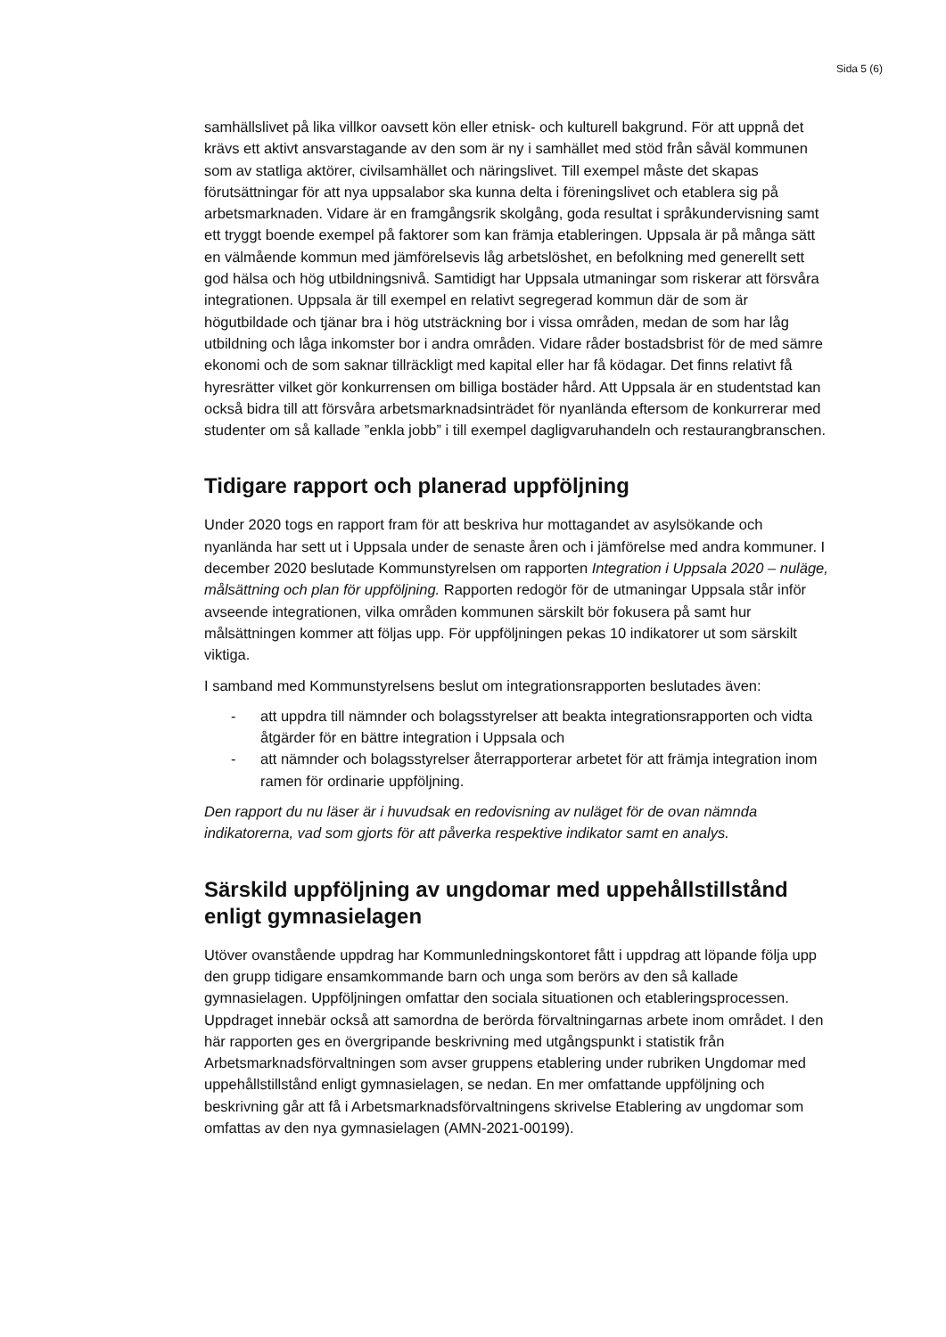Sida 5 (6)
samhällslivet på lika villkor oavsett kön eller etnisk- och kulturell bakgrund. För att uppnå det krävs ett aktivt ansvarstagande av den som är ny i samhället med stöd från såväl kommunen som av statliga aktörer, civilsamhället och näringslivet. Till exempel måste det skapas förutsättningar för att nya uppsalabor ska kunna delta i föreningslivet och etablera sig på arbetsmarknaden. Vidare är en framgångsrik skolgång, goda resultat i språkundervisning samt ett tryggt boende exempel på faktorer som kan främja etableringen. Uppsala är på många sätt en välmående kommun med jämförelsevis låg arbetslöshet, en befolkning med generellt sett god hälsa och hög utbildningsnivå. Samtidigt har Uppsala utmaningar som riskerar att försvåra integrationen. Uppsala är till exempel en relativt segregerad kommun där de som är högutbildade och tjänar bra i hög utsträckning bor i vissa områden, medan de som har låg utbildning och låga inkomster bor i andra områden. Vidare råder bostadsbrist för de med sämre ekonomi och de som saknar tillräckligt med kapital eller har få ködagar. Det finns relativt få hyresrätter vilket gör konkurrensen om billiga bostäder hård. Att Uppsala är en studentstad kan också bidra till att försvåra arbetsmarknadsinträdet för nyanlända eftersom de konkurrerar med studenter om så kallade ”enkla jobb” i till exempel dagligvaruhandeln och restaurangbranschen.
Tidigare rapport och planerad uppföljning
Under 2020 togs en rapport fram för att beskriva hur mottagandet av asylsökande och nyanlända har sett ut i Uppsala under de senaste åren och i jämförelse med andra kommuner. I december 2020 beslutade Kommunstyrelsen om rapporten Integration i Uppsala 2020 – nuläge, målsättning och plan för uppföljning. Rapporten redogör för de utmaningar Uppsala står inför avseende integrationen, vilka områden kommunen särskilt bör fokusera på samt hur målsättningen kommer att följas upp. För uppföljningen pekas 10 indikatorer ut som särskilt viktiga.
I samband med Kommunstyrelsens beslut om integrationsrapporten beslutades även:
- att uppdra till nämnder och bolagsstyrelser att beakta integrationsrapporten och vidta åtgärder för en bättre integration i Uppsala och
- att nämnder och bolagsstyrelser återrapporterar arbetet för att främja integration inom ramen för ordinarie uppföljning.
Den rapport du nu läser är i huvudsak en redovisning av nuläget för de ovan nämnda indikatorerna, vad som gjorts för att påverka respektive indikator samt en analys.
Särskild uppföljning av ungdomar med uppehållstillstånd enligt gymnasielagen
Utöver ovanstående uppdrag har Kommunledningskontoret fått i uppdrag att löpande följa upp den grupp tidigare ensamkommande barn och unga som berörs av den så kallade gymnasielagen. Uppföljningen omfattar den sociala situationen och etableringsprocessen. Uppdraget innebär också att samordna de berörda förvaltningarnas arbete inom området. I den här rapporten ges en övergripande beskrivning med utgångspunkt i statistik från Arbetsmarknadsförvaltningen som avser gruppens etablering under rubriken Ungdomar med uppehållstillstånd enligt gymnasielagen, se nedan. En mer omfattande uppföljning och beskrivning går att få i Arbetsmarknadsförvaltningens skrivelse Etablering av ungdomar som omfattas av den nya gymnasielagen (AMN-2021-00199).